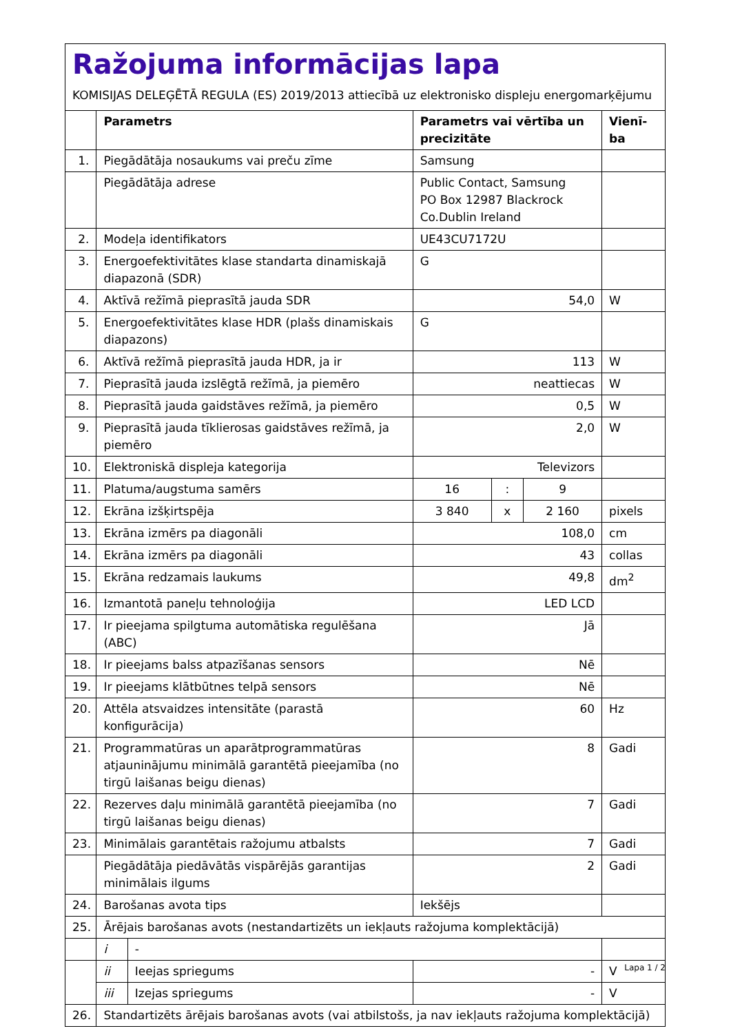Ražojuma informācijas lapa
KOMISIJAS DELEĢĒTĀ REGULA (ES) 2019/2013 attiecībā uz elektronisko displeju energomarķējumu
| | Parametrs | | Parametrs vai vērtība un precizitāte | | | Vienī-ba |
| --- | --- | --- | --- | --- | --- | --- |
| 1. | Piegādātāja nosaukums vai preču zīme | | Samsung | | | |
| | Piegādātāja adrese | | Public Contact, Samsung PO Box 12987 Blackrock Co.Dublin Ireland | | | |
| 2. | Modeļa identifikators | | UE43CU7172U | | | |
| 3. | Energoefektivitātes klase standarta dinamiskajā diapazonā (SDR) | | G | | | |
| 4. | Aktīvā režīmā pieprasītā jauda SDR | | 54,0 | | | W |
| 5. | Energoefektivitātes klase HDR (plašs dinamiskais diapazons) | | G | | | |
| 6. | Aktīvā režīmā pieprasītā jauda HDR, ja ir | | 113 | | | W |
| 7. | Pieprasītā jauda izslēgtā režīmā, ja piemēro | | neattiecas | | | W |
| 8. | Pieprasītā jauda gaidstāves režīmā, ja piemēro | | 0,5 | | | W |
| 9. | Pieprasītā jauda tīklierosas gaidstāves režīmā, ja piemēro | | 2,0 | | | W |
| 10. | Elektroniskā displeja kategorija | | Televizors | | | |
| 11. | Platuma/augstuma samērs | | 16 | : | 9 | |
| 12. | Ekrāna izšķirtspēja | | 3 840 | x | 2 160 | pixels |
| 13. | Ekrāna izmērs pa diagonāli | | 108,0 | | | cm |
| 14. | Ekrāna izmērs pa diagonāli | | 43 | | | collas |
| 15. | Ekrāna redzamais laukums | | 49,8 | | | dm<sup>2</sup> |
| 16. | Izmantotā paneļu tehnoloģija | | LED LCD | | | |
| 17. | Ir pieejama spilgtuma automātiska regulēšana (ABC) | | Jā | | | |
| 18. | Ir pieejams balss atpazīšanas sensors | | Nē | | | |
| 19. | Ir pieejams klātbūtnes telpā sensors | | Nē | | | |
| 20. | Attēla atsvaidzes intensitāte (parastā konfigurācija) | | 60 | | | Hz |
| 21. | Programmatūras un aparātprogrammatūras atjauninājumu minimālā garantētā pieejamība (no tirgū laišanas beigu dienas) | | 8 | | | Gadi |
| 22. | Rezerves daļu minimālā garantētā pieejamība (no tirgū laišanas beigu dienas) | | 7 | | | Gadi |
| 23. | Minimālais garantētais ražojumu atbalsts | | 7 | | | Gadi |
| | Piegādātāja piedāvātās vispārējās garantijas minimālais ilgums | | 2 | | | Gadi |
| 24. | Barošanas avota tips | | Iekšējs | | | |
| 25. | Ārējais barošanas avots (nestandartizēts un iekļauts ražojuma komplektācijā) | | | | | |
| | i | - | | | | |
| | ii | Ieejas spriegums | - | | | V |
| | iii | Izejas spriegums | - | | | V |
| 26. | Standartizēts ārējais barošanas avots (vai atbilstošs, ja nav iekļauts ražojuma komplektācijā) | | | | | |
Lapa 1 / 2